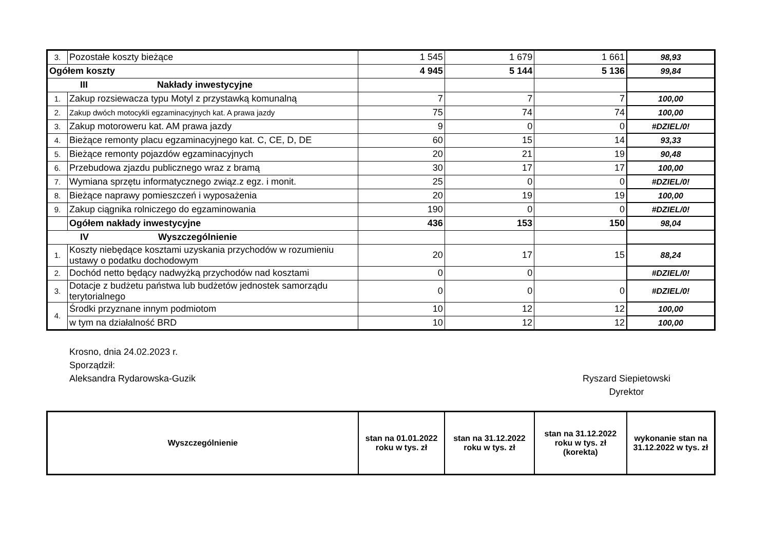| 3. | Pozostałe koszty bieżące | 1 545 | 1 679 | 1 661 | 98,93 |
| Ogółem koszty | | 4 945 | 5 144 | 5 136 | 99,84 |
| III Nakłady inwestycyjne | | | | | |
| 1. | Zakup rozsiewacza typu Motyl z przystawką komunalną | 7 | 7 | 7 | 100,00 |
| 2. | Zakup dwóch motocykli egzaminacyjnych kat. A prawa jazdy | 75 | 74 | 74 | 100,00 |
| 3. | Zakup motoroweru kat. AM prawa jazdy | 9 | 0 | 0 | #DZIEL/0! |
| 4. | Bieżące remonty placu egzaminacyjnego kat. C, CE, D, DE | 60 | 15 | 14 | 93,33 |
| 5. | Bieżące remonty pojazdów egzaminacyjnych | 20 | 21 | 19 | 90,48 |
| 6. | Przebudowa zjazdu publicznego wraz z bramą | 30 | 17 | 17 | 100,00 |
| 7. | Wymiana sprzętu informatycznego związ.z egz. i monit. | 25 | 0 | 0 | #DZIEL/0! |
| 8. | Bieżące naprawy pomieszczeń i wyposażenia | 20 | 19 | 19 | 100,00 |
| 9. | Zakup ciągnika rolniczego do egzaminowania | 190 | 0 | 0 | #DZIEL/0! |
| | Ogółem nakłady inwestycyjne | 436 | 153 | 150 | 98,04 |
| IV Wyszczególnienie | | | | | |
| 1. | Koszty niebędące kosztami uzyskania przychodów w rozumieniu ustawy o podatku dochodowym | 20 | 17 | 15 | 88,24 |
| 2. | Dochód netto będący nadwyżką przychodów nad kosztami | 0 | 0 | | #DZIEL/0! |
| 3. | Dotacje z budżetu państwa lub budżetów jednostek samorządu terytorialnego | 0 | 0 | 0 | #DZIEL/0! |
| 4. | Środki przyznane innym podmiotom | 10 | 12 | 12 | 100,00 |
| | w tym na działalność BRD | 10 | 12 | 12 | 100,00 |
Krosno, dnia 24.02.2023 r.
Sporządził:
Aleksandra Rydarowska-Guzik
Ryszard Siepietowski
Dyrektor
| Wyszczególnienie | stan na 01.01.2022 roku w tys. zł | stan na 31.12.2022 roku w tys. zł | stan na 31.12.2022 roku w tys. zł (korekta) | wykonanie stan na 31.12.2022 w tys. zł |
| --- | --- | --- | --- | --- |